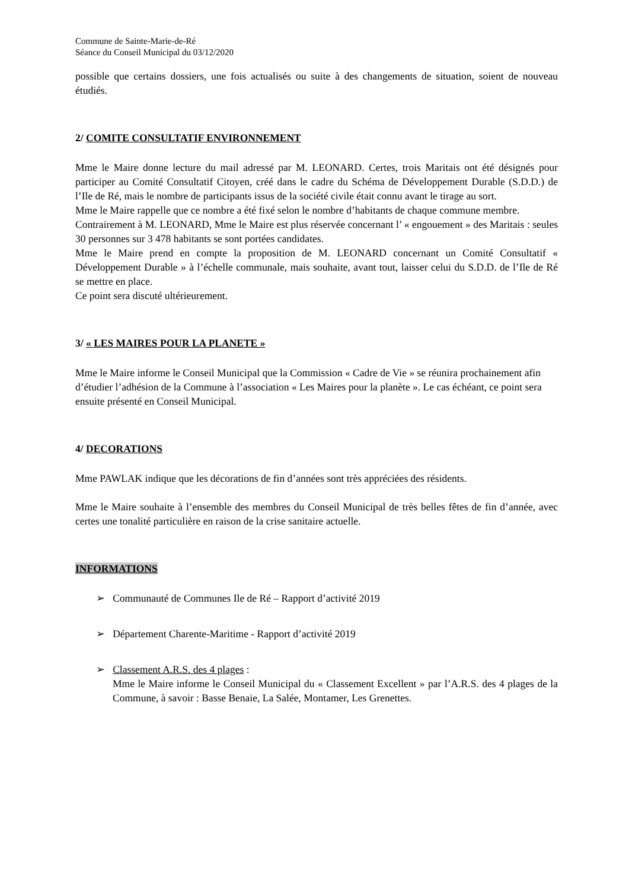Commune de Sainte-Marie-de-Ré
Séance du Conseil Municipal du 03/12/2020
possible que certains dossiers, une fois actualisés ou suite à des changements de situation, soient de nouveau étudiés.
2/ COMITE CONSULTATIF ENVIRONNEMENT
Mme le Maire donne lecture du mail adressé par M. LEONARD. Certes, trois Maritais ont été désignés pour participer au Comité Consultatif Citoyen, créé dans le cadre du Schéma de Développement Durable (S.D.D.) de l’Ile de Ré, mais le nombre de participants issus de la société civile était connu avant le tirage au sort.
Mme le Maire rappelle que ce nombre a été fixé selon le nombre d’habitants de chaque commune membre.
Contrairement à M. LEONARD, Mme le Maire est plus réservée concernant l’ « engouement » des Maritais : seules 30 personnes sur 3 478 habitants se sont portées candidates.
Mme le Maire prend en compte la proposition de M. LEONARD concernant un Comité Consultatif « Développement Durable » à l’échelle communale, mais souhaite, avant tout, laisser celui du S.D.D. de l’Ile de Ré se mettre en place.
Ce point sera discuté ultérieurement.
3/ « LES MAIRES POUR LA PLANETE »
Mme le Maire informe le Conseil Municipal que la Commission « Cadre de Vie » se réunira prochainement afin d’étudier l’adhésion de la Commune à l’association « Les Maires pour la planète ». Le cas échéant, ce point sera ensuite présenté en Conseil Municipal.
4/ DECORATIONS
Mme PAWLAK indique que les décorations de fin d’années sont très appréciées des résidents.
Mme le Maire souhaite à l’ensemble des membres du Conseil Municipal de très belles fêtes de fin d’année, avec certes une tonalité particulière en raison de la crise sanitaire actuelle.
INFORMATIONS
➢ Communauté de Communes Ile de Ré – Rapport d’activité 2019
➢ Département Charente-Maritime - Rapport d’activité 2019
➢ Classement A.R.S. des 4 plages :
Mme le Maire informe le Conseil Municipal du « Classement Excellent » par l’A.R.S. des 4 plages de la Commune, à savoir : Basse Benaie, La Salée, Montamer, Les Grenettes.